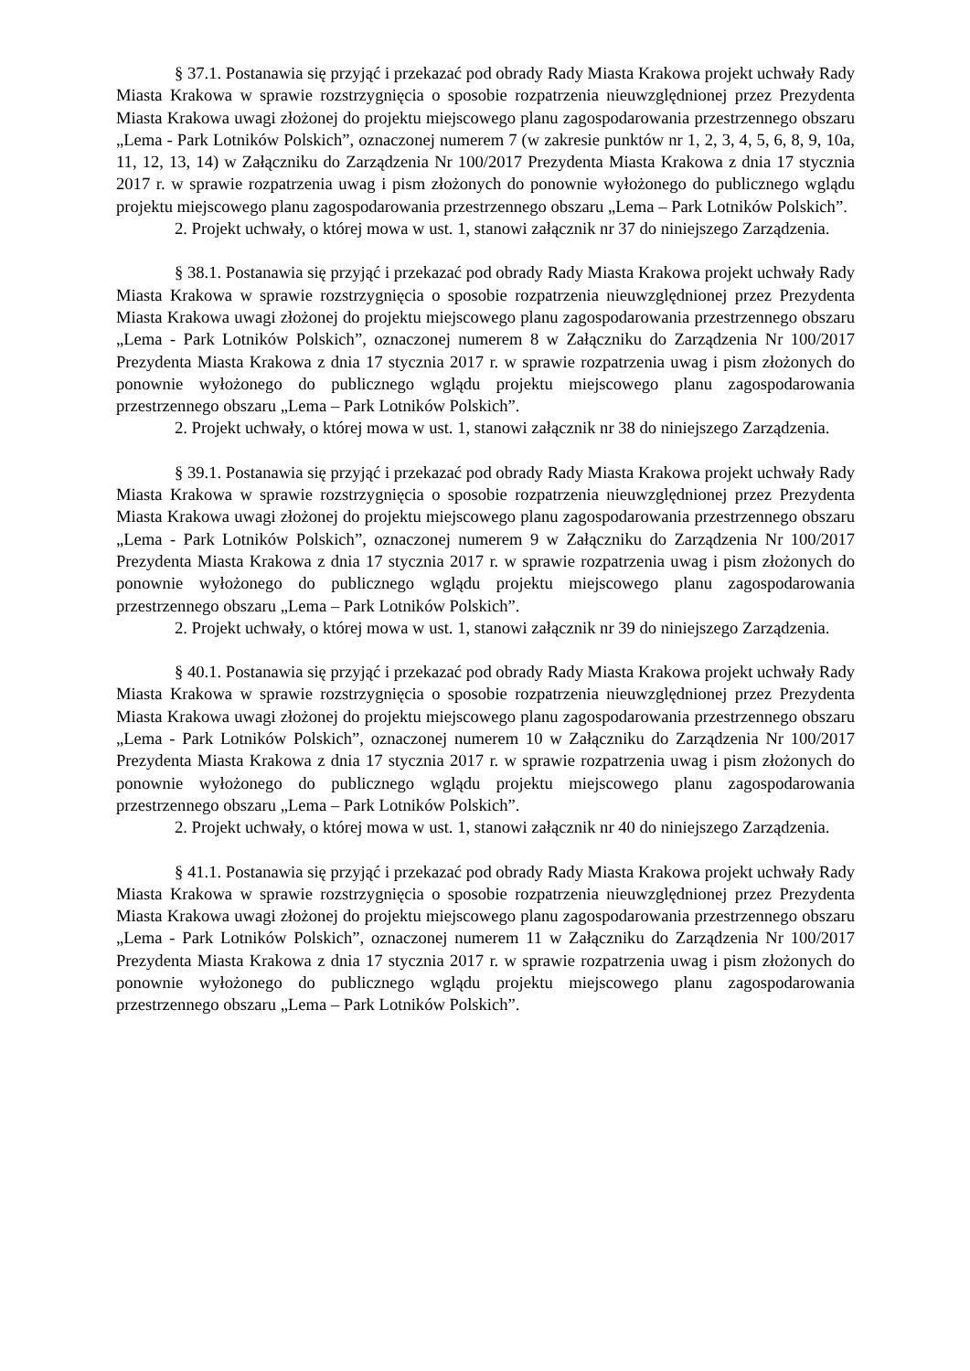§ 37.1. Postanawia się przyjąć i przekazać pod obrady Rady Miasta Krakowa projekt uchwały Rady Miasta Krakowa w sprawie rozstrzygnięcia o sposobie rozpatrzenia nieuwzględnionej przez Prezydenta Miasta Krakowa uwagi złożonej do projektu miejscowego planu zagospodarowania przestrzennego obszaru „Lema - Park Lotników Polskich”, oznaczonej numerem 7 (w zakresie punktów nr 1, 2, 3, 4, 5, 6, 8, 9, 10a, 11, 12, 13, 14) w Załączniku do Zarządzenia Nr 100/2017 Prezydenta Miasta Krakowa z dnia 17 stycznia 2017 r. w sprawie rozpatrzenia uwag i pism złożonych do ponownie wyłożonego do publicznego wglądu projektu miejscowego planu zagospodarowania przestrzennego obszaru „Lema – Park Lotników Polskich”.
2. Projekt uchwały, o której mowa w ust. 1, stanowi załącznik nr 37 do niniejszego Zarządzenia.
§ 38.1. Postanawia się przyjąć i przekazać pod obrady Rady Miasta Krakowa projekt uchwały Rady Miasta Krakowa w sprawie rozstrzygnięcia o sposobie rozpatrzenia nieuwzględnionej przez Prezydenta Miasta Krakowa uwagi złożonej do projektu miejscowego planu zagospodarowania przestrzennego obszaru „Lema - Park Lotników Polskich”, oznaczonej numerem 8 w Załączniku do Zarządzenia Nr 100/2017 Prezydenta Miasta Krakowa z dnia 17 stycznia 2017 r. w sprawie rozpatrzenia uwag i pism złożonych do ponownie wyłożonego do publicznego wglądu projektu miejscowego planu zagospodarowania przestrzennego obszaru „Lema – Park Lotników Polskich”.
2. Projekt uchwały, o której mowa w ust. 1, stanowi załącznik nr 38 do niniejszego Zarządzenia.
§ 39.1. Postanawia się przyjąć i przekazać pod obrady Rady Miasta Krakowa projekt uchwały Rady Miasta Krakowa w sprawie rozstrzygnięcia o sposobie rozpatrzenia nieuwzględnionej przez Prezydenta Miasta Krakowa uwagi złożonej do projektu miejscowego planu zagospodarowania przestrzennego obszaru „Lema - Park Lotników Polskich”, oznaczonej numerem 9 w Załączniku do Zarządzenia Nr 100/2017 Prezydenta Miasta Krakowa z dnia 17 stycznia 2017 r. w sprawie rozpatrzenia uwag i pism złożonych do ponownie wyłożonego do publicznego wglądu projektu miejscowego planu zagospodarowania przestrzennego obszaru „Lema – Park Lotników Polskich”.
2. Projekt uchwały, o której mowa w ust. 1, stanowi załącznik nr 39 do niniejszego Zarządzenia.
§ 40.1. Postanawia się przyjąć i przekazać pod obrady Rady Miasta Krakowa projekt uchwały Rady Miasta Krakowa w sprawie rozstrzygnięcia o sposobie rozpatrzenia nieuwzględnionej przez Prezydenta Miasta Krakowa uwagi złożonej do projektu miejscowego planu zagospodarowania przestrzennego obszaru „Lema - Park Lotników Polskich”, oznaczonej numerem 10 w Załączniku do Zarządzenia Nr 100/2017 Prezydenta Miasta Krakowa z dnia 17 stycznia 2017 r. w sprawie rozpatrzenia uwag i pism złożonych do ponownie wyłożonego do publicznego wglądu projektu miejscowego planu zagospodarowania przestrzennego obszaru „Lema – Park Lotników Polskich”.
2. Projekt uchwały, o której mowa w ust. 1, stanowi załącznik nr 40 do niniejszego Zarządzenia.
§ 41.1. Postanawia się przyjąć i przekazać pod obrady Rady Miasta Krakowa projekt uchwały Rady Miasta Krakowa w sprawie rozstrzygnięcia o sposobie rozpatrzenia nieuwzględnionej przez Prezydenta Miasta Krakowa uwagi złożonej do projektu miejscowego planu zagospodarowania przestrzennego obszaru „Lema - Park Lotników Polskich”, oznaczonej numerem 11 w Załączniku do Zarządzenia Nr 100/2017 Prezydenta Miasta Krakowa z dnia 17 stycznia 2017 r. w sprawie rozpatrzenia uwag i pism złożonych do ponownie wyłożonego do publicznego wglądu projektu miejscowego planu zagospodarowania przestrzennego obszaru „Lema – Park Lotników Polskich”.